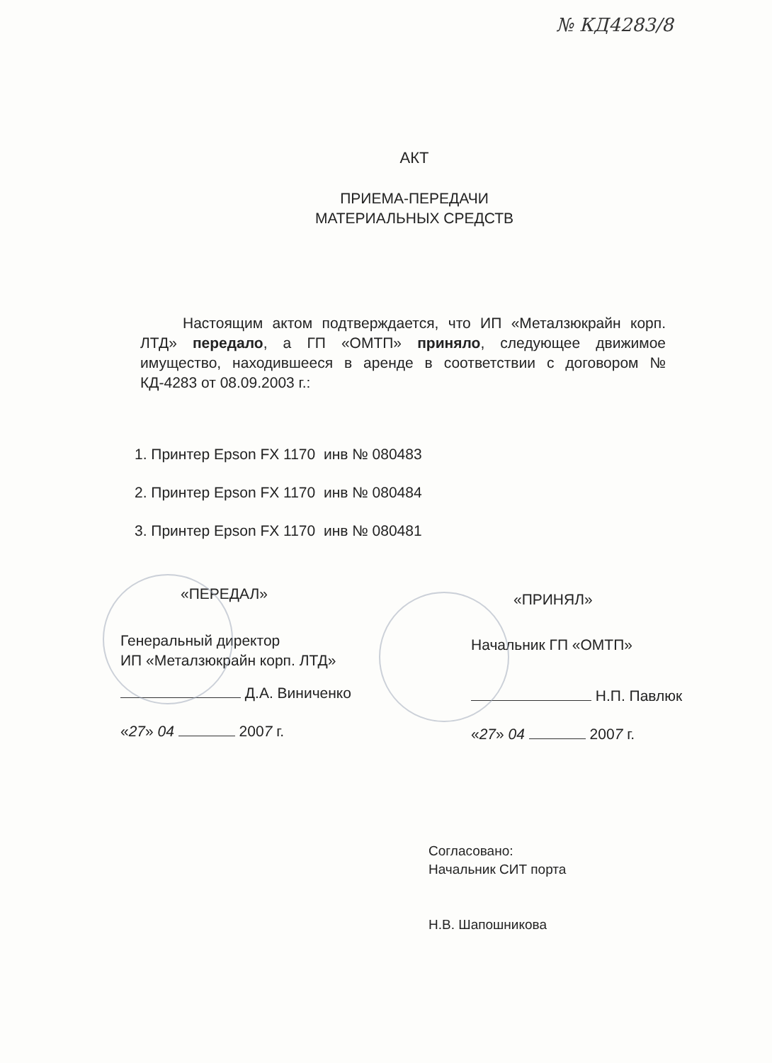№ КД4283/8
АКТ
ПРИЕМА-ПЕРЕДАЧИ
МАТЕРИАЛЬНЫХ СРЕДСТВ
Настоящим актом подтверждается, что ИП «Металзюкрайн корп. ЛТД» передало, а ГП «ОМТП» приняло, следующее движимое имущество, находившееся в аренде в соответствии с договором № КД-4283 от 08.09.2003 г.:
1. Принтер Epson FX 1170 инв № 080483
2. Принтер Epson FX 1170 инв № 080484
3. Принтер Epson FX 1170 инв № 080481
«ПЕРЕДАЛ»
Генеральный директор
ИП «Металзюкрайн корп. ЛТД»
Д.А. Виниченко
«27» 04 2007 г.
«ПРИНЯЛ»
Начальник ГП «ОМТП»
Н.П. Павлюк
«27» 04 2007 г.
Согласовано:
Начальник СИТ порта
Н.В. Шапошникова